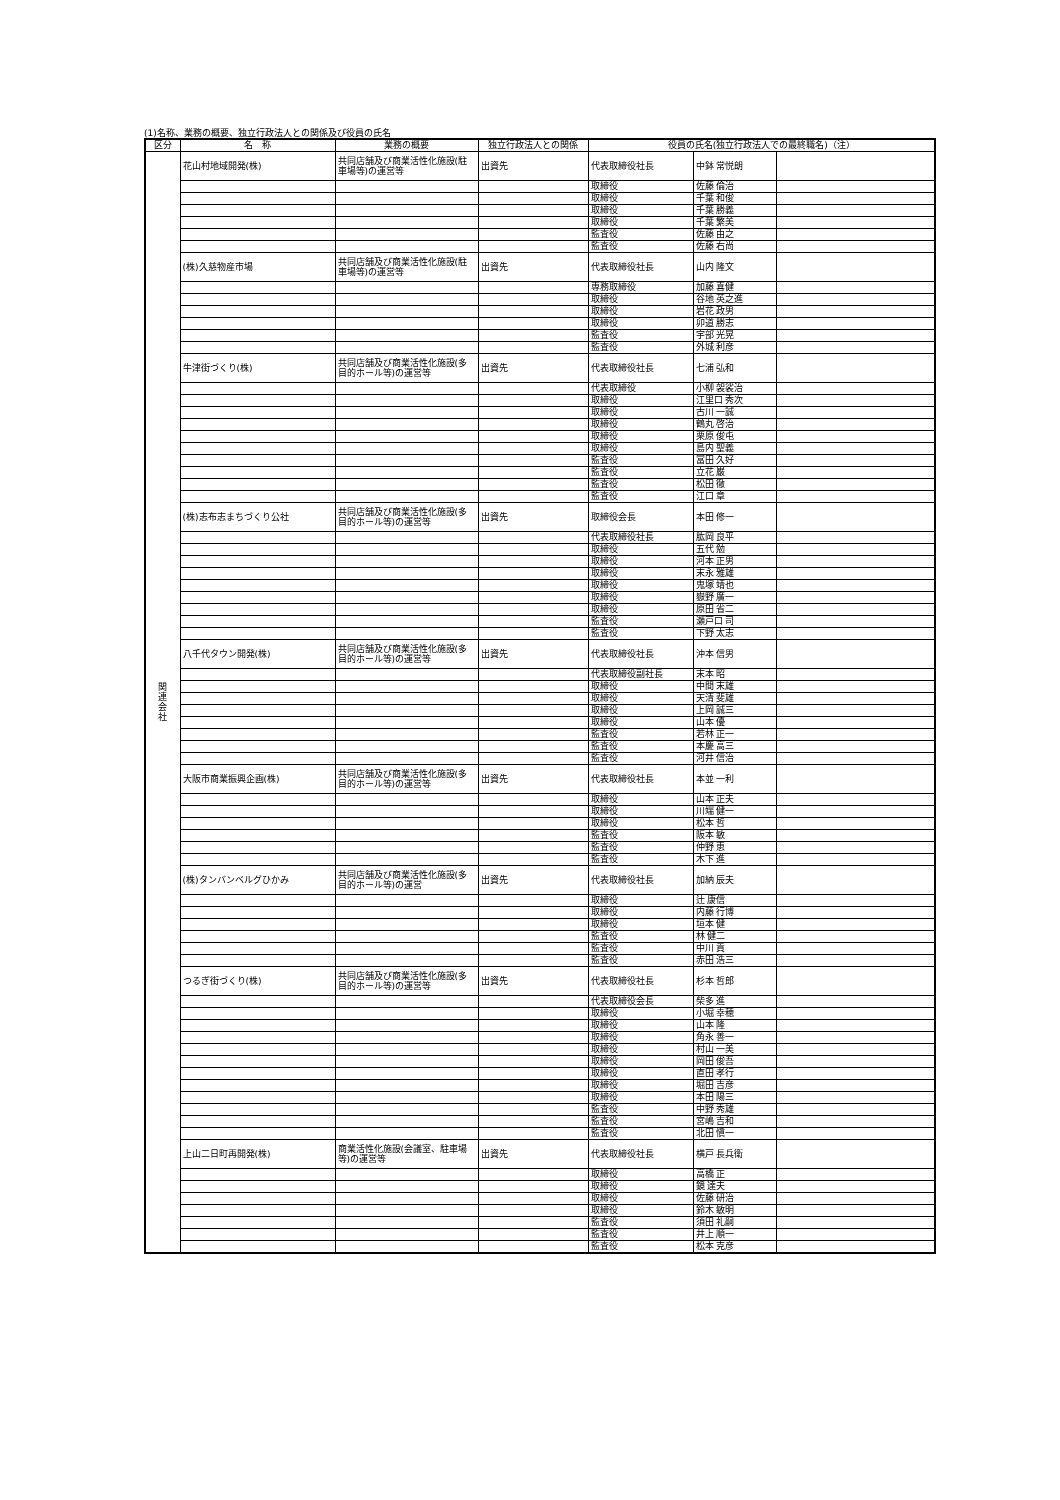(1)名称、業務の概要、独立行政法人との関係及び役員の氏名
| 区分 | 名 称 | 業務の概要 | 独立行政法人との関係 | 役員の氏名(独立行政法人での最終職名)（注） | | |
| --- | --- | --- | --- | --- | --- | --- |
| 関 連 会 社 | 花山村地域開発(株) | 共同店舗及び商業活性化施設(駐車場等)の運営等 | 出資先 | 代表取締役社長 | 中鉢 常悦朗 | |
| | | | | 取締役 | 佐藤 倫治 | |
| | | | | 取締役 | 千葉 和俊 | |
| | | | | 取締役 | 千葉 勝義 | |
| | | | | 取締役 | 千葉 繁美 | |
| | | | | 監査役 | 佐藤 由之 | |
| | | | | 監査役 | 佐藤 右尚 | |
| | (株)久慈物産市場 | 共同店舗及び商業活性化施設(駐車場等)の運営等 | 出資先 | 代表取締役社長 | 山内 隆文 | |
| | | | | 専務取締役 | 加藤 喜健 | |
| | | | | 取締役 | 谷地 英之進 | |
| | | | | 取締役 | 岩花 政男 | |
| | | | | 取締役 | 卯道 勝志 | |
| | | | | 監査役 | 宇部 光晃 | |
| | | | | 監査役 | 外城 利彦 | |
| | 牛津街づくり(株) | 共同店舗及び商業活性化施設(多目的ホール等)の運営等 | 出資先 | 代表取締役社長 | 七浦 弘和 | |
| | | | | 代表取締役 | 小柳 袈裟治 | |
| | | | | 取締役 | 江里口 秀次 | |
| | | | | 取締役 | 古川 一誠 | |
| | | | | 取締役 | 鶴丸 啓治 | |
| | | | | 取締役 | 栗原 俊屯 | |
| | | | | 取締役 | 島内 聖義 | |
| | | | | 監査役 | 冨田 久好 | |
| | | | | 監査役 | 立花 巌 | |
| | | | | 監査役 | 松田 徹 | |
| | | | | 監査役 | 江口 章 | |
| | (株)志布志まちづくり公社 | 共同店舗及び商業活性化施設(多目的ホール等)の運営等 | 出資先 | 取締役会長 | 本田 修一 | |
| | | | | 代表取締役社長 | 肱岡 良平 | |
| | | | | 取締役 | 五代 勉 | |
| | | | | 取締役 | 河本 正男 | |
| | | | | 取締役 | 末永 雅雄 | |
| | | | | 取締役 | 鬼塚 靖也 | |
| | | | | 取締役 | 嶽野 廣一 | |
| | | | | 取締役 | 原田 省二 | |
| | | | | 監査役 | 瀬戸口 司 | |
| | | | | 監査役 | 下野 太志 | |
| | 八千代タウン開発(株) | 共同店舗及び商業活性化施設(多目的ホール等)の運営等 | 出資先 | 代表取締役社長 | 沖本 信男 | |
| | | | | 代表取締役副社長 | 末本 昭 | |
| | | | | 取締役 | 中間 末雄 | |
| | | | | 取締役 | 天清 斐雄 | |
| | | | | 取締役 | 上岡 誠三 | |
| | | | | 取締役 | 山本 優 | |
| | | | | 監査役 | 若林 正一 | |
| | | | | 監査役 | 本慶 高三 | |
| | | | | 監査役 | 河井 信治 | |
| | 大阪市商業振興企画(株) | 共同店舗及び商業活性化施設(多目的ホール等)の運営等 | 出資先 | 代表取締役社長 | 本並 一利 | |
| | | | | 取締役 | 山本 正夫 | |
| | | | | 取締役 | 川端 健一 | |
| | | | | 取締役 | 松本 哲 | |
| | | | | 監査役 | 阪本 敏 | |
| | | | | 監査役 | 仲野 恵 | |
| | | | | 監査役 | 木下 進 | |
| | (株)タンバンベルグひかみ | 共同店舗及び商業活性化施設(多目的ホール等)の運営 | 出資先 | 代表取締役社長 | 加納 辰夫 | |
| | | | | 取締役 | 辻 康信 | |
| | | | | 取締役 | 内藤 行博 | |
| | | | | 取締役 | 垣本 健 | |
| | | | | 監査役 | 林 健二 | |
| | | | | 監査役 | 中川 貢 | |
| | | | | 監査役 | 赤田 浩三 | |
| | つるぎ街づくり(株) | 共同店舗及び商業活性化施設(多目的ホール等)の運営等 | 出資先 | 代表取締役社長 | 杉本 哲郎 | |
| | | | | 代表取締役会長 | 柴多 進 | |
| | | | | 取締役 | 小堀 幸穂 | |
| | | | | 取締役 | 山本 隆 | |
| | | | | 取締役 | 角永 善一 | |
| | | | | 取締役 | 村山 一美 | |
| | | | | 取締役 | 岡田 俊吾 | |
| | | | | 取締役 | 直田 孝行 | |
| | | | | 取締役 | 堀田 吉彦 | |
| | | | | 取締役 | 本田 陽三 | |
| | | | | 監査役 | 中野 秀雄 | |
| | | | | 監査役 | 宮嶋 吉和 | |
| | | | | 監査役 | 北田 愼一 | |
| | 上山二日町再開発(株) | 商業活性化施設(会議室、駐車場等)の運営等 | 出資先 | 代表取締役社長 | 横戸 長兵衛 | |
| | | | | 取締役 | 高橋 正 | |
| | | | | 取締役 | 鏡 達夫 | |
| | | | | 取締役 | 佐藤 研治 | |
| | | | | 取締役 | 鈴木 敏明 | |
| | | | | 監査役 | 須田 礼嗣 | |
| | | | | 監査役 | 井上 順一 | |
| | | | | 監査役 | 松本 克彦 | |